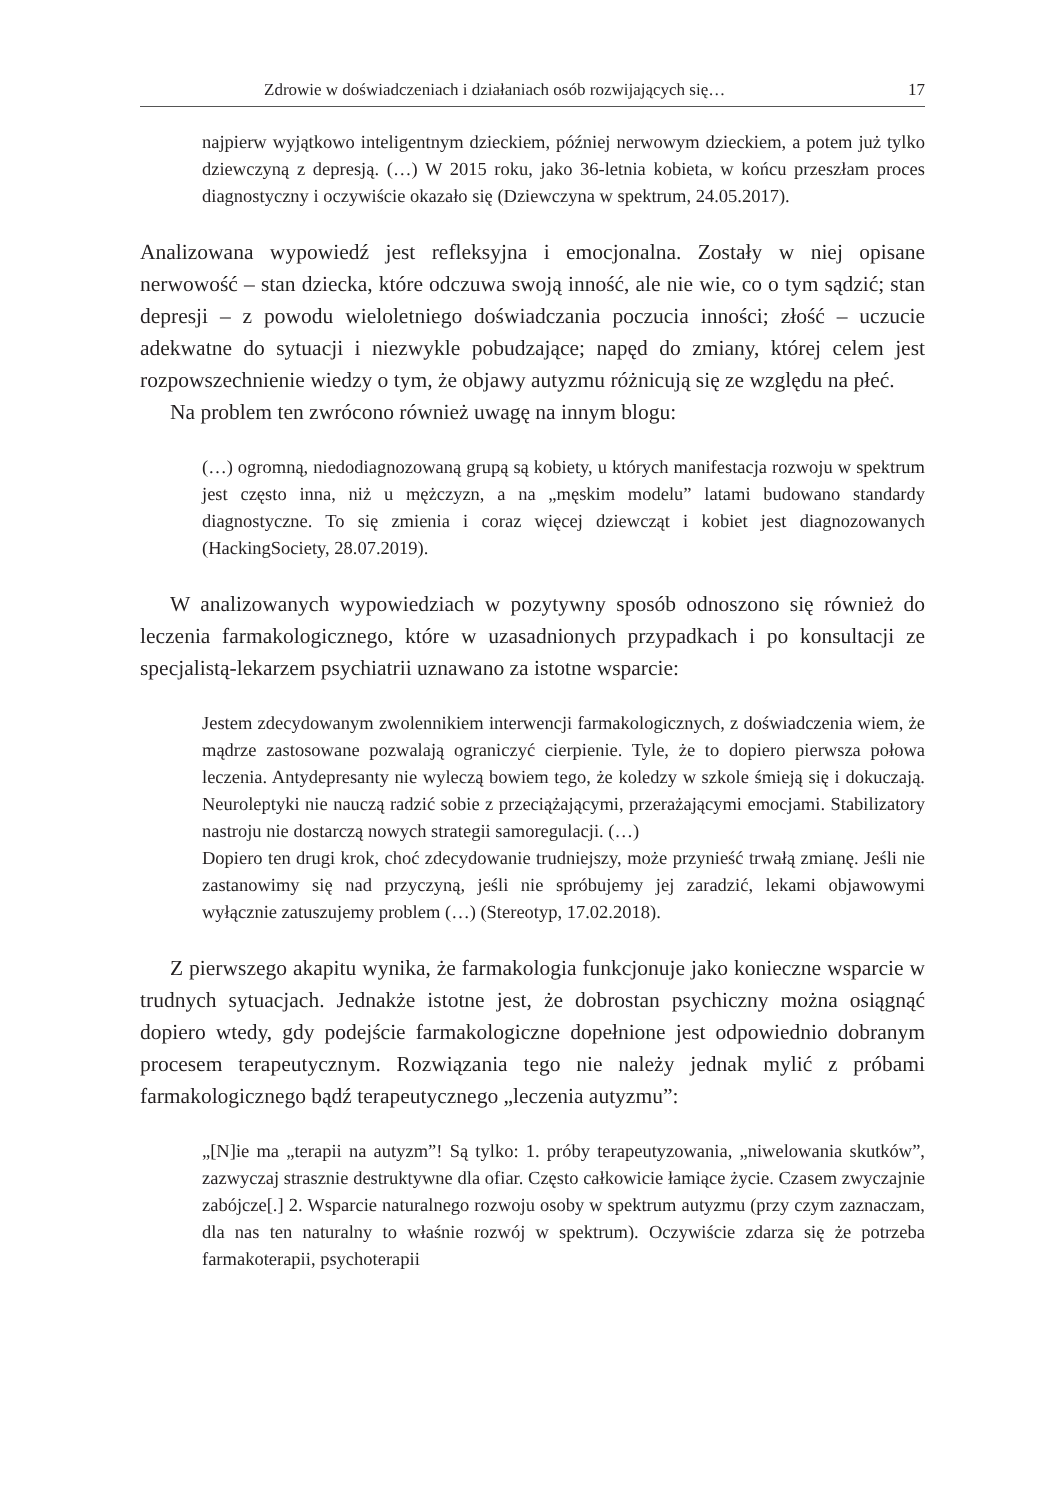Zdrowie w doświadczeniach i działaniach osób rozwijających się… 17
najpierw wyjątkowo inteligentnym dzieckiem, później nerwowym dzieckiem, a potem już tylko dziewczyną z depresją. (…) W 2015 roku, jako 36-letnia kobieta, w końcu przeszłam proces diagnostyczny i oczywiście okazało się (Dziewczyna w spektrum, 24.05.2017).
Analizowana wypowiedź jest refleksyjna i emocjonalna. Zostały w niej opisane nerwowość – stan dziecka, które odczuwa swoją inność, ale nie wie, co o tym sądzić; stan depresji – z powodu wieloletniego doświadczania poczucia inności; złość – uczucie adekwatne do sytuacji i niezwykle pobudzające; napęd do zmiany, której celem jest rozpowszechnienie wiedzy o tym, że objawy autyzmu różnicują się ze względu na płeć.
Na problem ten zwrócono również uwagę na innym blogu:
(…) ogromną, niedodiagnozowaną grupą są kobiety, u których manifestacja rozwoju w spektrum jest często inna, niż u mężczyzn, a na „męskim modelu” latami budowano standardy diagnostyczne. To się zmienia i coraz więcej dziewcząt i kobiet jest diagnozowanych (HackingSociety, 28.07.2019).
W analizowanych wypowiedziach w pozytywny sposób odnoszono się również do leczenia farmakologicznego, które w uzasadnionych przypadkach i po konsultacji ze specjalistą-lekarzem psychiatrii uznawano za istotne wsparcie:
Jestem zdecydowanym zwolennikiem interwencji farmakologicznych, z doświadczenia wiem, że mądrze zastosowane pozwalają ograniczyć cierpienie. Tyle, że to dopiero pierwsza połowa leczenia. Antydepresanty nie wyleczą bowiem tego, że koledzy w szkole śmieją się i dokuczają. Neuroleptyki nie nauczą radzić sobie z przeciążającymi, przerażającymi emocjami. Stabilizatory nastroju nie dostarczą nowych strategii samoregulacji. (…)
Dopiero ten drugi krok, choć zdecydowanie trudniejszy, może przynieść trwałą zmianę. Jeśli nie zastanowimy się nad przyczyną, jeśli nie spróbujemy jej zaradzić, lekami objawowymi wyłącznie zatuszujemy problem (…) (Stereotyp, 17.02.2018).
Z pierwszego akapitu wynika, że farmakologia funkcjonuje jako konieczne wsparcie w trudnych sytuacjach. Jednakże istotne jest, że dobrostan psychiczny można osiągnąć dopiero wtedy, gdy podejście farmakologiczne dopełnione jest odpowiednio dobranym procesem terapeutycznym. Rozwiązania tego nie należy jednak mylić z próbami farmakologicznego bądź terapeutycznego „leczenia autyzmu”:
„[N]ie ma „terapii na autyzm”! Są tylko: 1. próby terapeutyzowania, „niwelowania skutków”, zazwyczaj strasznie destruktywne dla ofiar. Często całkowicie łamiące życie. Czasem zwyczajnie zabójcze[.] 2. Wsparcie naturalnego rozwoju osoby w spektrum autyzmu (przy czym zaznaczam, dla nas ten naturalny to właśnie rozwój w spektrum). Oczywiście zdarza się że potrzeba farmakoterapii, psychoterapii